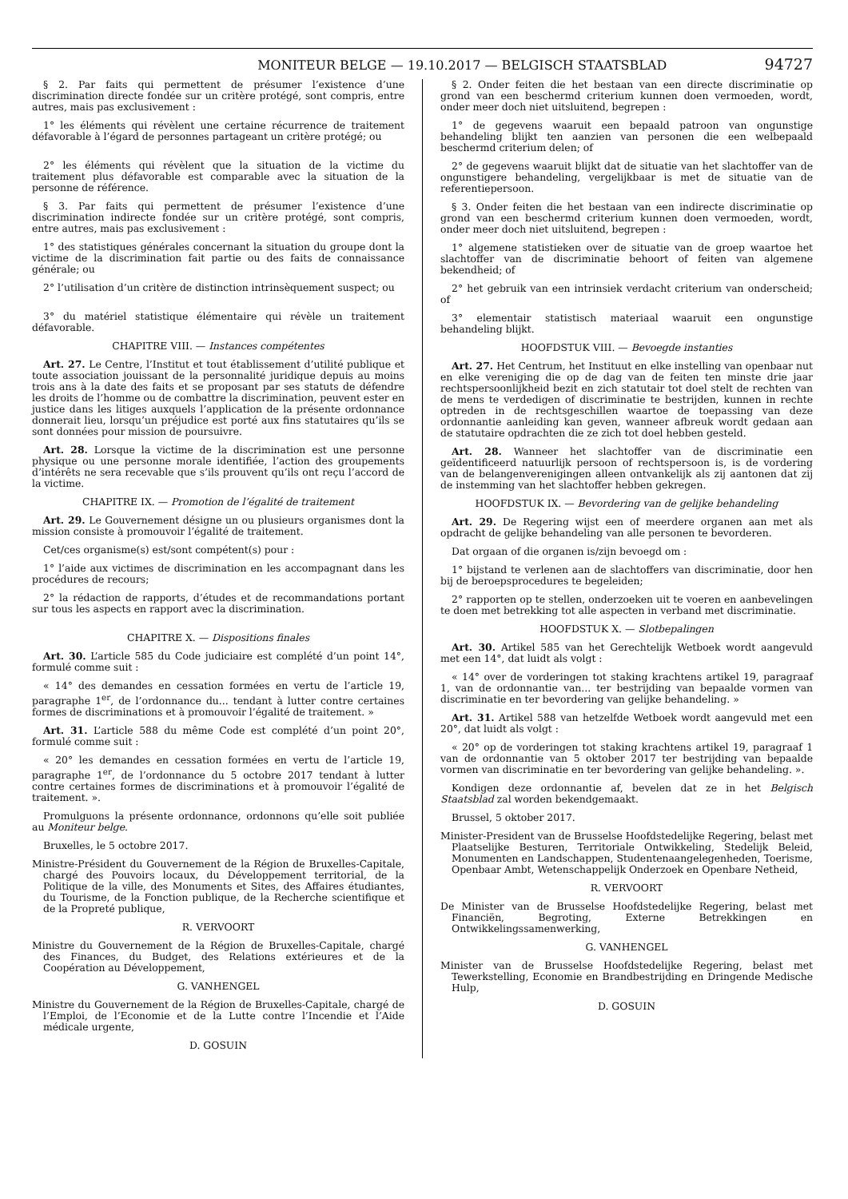MONITEUR BELGE — 19.10.2017 — BELGISCH STAATSBLAD 94727
§ 2. Par faits qui permettent de présumer l’existence d’une discrimination directe fondée sur un critère protégé, sont compris, entre autres, mais pas exclusivement :
1° les éléments qui révèlent une certaine récurrence de traitement défavorable à l’égard de personnes partageant un critère protégé; ou
2° les éléments qui révèlent que la situation de la victime du traitement plus défavorable est comparable avec la situation de la personne de référence.
§ 3. Par faits qui permettent de présumer l’existence d’une discrimination indirecte fondée sur un critère protégé, sont compris, entre autres, mais pas exclusivement :
1° des statistiques générales concernant la situation du groupe dont la victime de la discrimination fait partie ou des faits de connaissance générale; ou
2° l’utilisation d’un critère de distinction intrinsèquement suspect; ou
3° du matériel statistique élémentaire qui révèle un traitement défavorable.
CHAPITRE VIII. — Instances compétentes
Art. 27. Le Centre, l’Institut et tout établissement d’utilité publique et toute association jouissant de la personnalité juridique depuis au moins trois ans à la date des faits et se proposant par ses statuts de défendre les droits de l’homme ou de combattre la discrimination, peuvent ester en justice dans les litiges auxquels l’application de la présente ordonnance donnerait lieu, lorsqu’un préjudice est porté aux fins statutaires qu’ils se sont données pour mission de poursuivre.
Art. 28. Lorsque la victime de la discrimination est une personne physique ou une personne morale identifiée, l’action des groupements d’intérêts ne sera recevable que s’ils prouvent qu’ils ont reçu l’accord de la victime.
CHAPITRE IX. — Promotion de l’égalité de traitement
Art. 29. Le Gouvernement désigne un ou plusieurs organismes dont la mission consiste à promouvoir l’égalité de traitement.
Cet/ces organisme(s) est/sont compétent(s) pour :
1° l’aide aux victimes de discrimination en les accompagnant dans les procédures de recours;
2° la rédaction de rapports, d’études et de recommandations portant sur tous les aspects en rapport avec la discrimination.
CHAPITRE X. — Dispositions finales
Art. 30. L’article 585 du Code judiciaire est complété d’un point 14°, formulé comme suit :
« 14° des demandes en cessation formées en vertu de l’article 19, paragraphe 1<sup>er</sup>, de l’ordonnance du... tendant à lutter contre certaines formes de discriminations et à promouvoir l’égalité de traitement. »
Art. 31. L’article 588 du même Code est complété d’un point 20°, formulé comme suit :
« 20° les demandes en cessation formées en vertu de l’article 19, paragraphe 1<sup>er</sup>, de l’ordonnance du 5 octobre 2017 tendant à lutter contre certaines formes de discriminations et à promouvoir l’égalité de traitement. ».
Promulguons la présente ordonnance, ordonnons qu’elle soit publiée au Moniteur belge.
Bruxelles, le 5 octobre 2017.
Ministre-Président du Gouvernement de la Région de Bruxelles-Capitale, chargé des Pouvoirs locaux, du Développement territorial, de la Politique de la ville, des Monuments et Sites, des Affaires étudiantes, du Tourisme, de la Fonction publique, de la Recherche scientifique et de la Propreté publique,
R. VERVOORT
Ministre du Gouvernement de la Région de Bruxelles-Capitale, chargé des Finances, du Budget, des Relations extérieures et de la Coopération au Développement,
G. VANHENGEL
Ministre du Gouvernement de la Région de Bruxelles-Capitale, chargé de l’Emploi, de l’Economie et de la Lutte contre l’Incendie et l’Aide médicale urgente,
D. GOSUIN
§ 2. Onder feiten die het bestaan van een directe discriminatie op grond van een beschermd criterium kunnen doen vermoeden, wordt, onder meer doch niet uitsluitend, begrepen :
1° de gegevens waaruit een bepaald patroon van ongunstige behandeling blijkt ten aanzien van personen die een welbepaald beschermd criterium delen; of
2° de gegevens waaruit blijkt dat de situatie van het slachtoffer van de ongunstigere behandeling, vergelijkbaar is met de situatie van de referentiepersoon.
§ 3. Onder feiten die het bestaan van een indirecte discriminatie op grond van een beschermd criterium kunnen doen vermoeden, wordt, onder meer doch niet uitsluitend, begrepen :
1° algemene statistieken over de situatie van de groep waartoe het slachtoffer van de discriminatie behoort of feiten van algemene bekendheid; of
2° het gebruik van een intrinsiek verdacht criterium van onderscheid; of
3° elementair statistisch materiaal waaruit een ongunstige behandeling blijkt.
HOOFDSTUK VIII. — Bevoegde instanties
Art. 27. Het Centrum, het Instituut en elke instelling van openbaar nut en elke vereniging die op de dag van de feiten ten minste drie jaar rechtspersoonlijkheid bezit en zich statutair tot doel stelt de rechten van de mens te verdedigen of discriminatie te bestrijden, kunnen in rechte optreden in de rechtsgeschillen waartoe de toepassing van deze ordonnantie aanleiding kan geven, wanneer afbreuk wordt gedaan aan de statutaire opdrachten die ze zich tot doel hebben gesteld.
Art. 28. Wanneer het slachtoffer van de discriminatie een geïdentificeerd natuurlijk persoon of rechtspersoon is, is de vordering van de belangenverenigingen alleen ontvankelijk als zij aantonen dat zij de instemming van het slachtoffer hebben gekregen.
HOOFDSTUK IX. — Bevordering van de gelijke behandeling
Art. 29. De Regering wijst een of meerdere organen aan met als opdracht de gelijke behandeling van alle personen te bevorderen.
Dat orgaan of die organen is/zijn bevoegd om :
1° bijstand te verlenen aan de slachtoffers van discriminatie, door hen bij de beroepsprocedures te begeleiden;
2° rapporten op te stellen, onderzoeken uit te voeren en aanbevelingen te doen met betrekking tot alle aspecten in verband met discriminatie.
HOOFDSTUK X. — Slotbepalingen
Art. 30. Artikel 585 van het Gerechtelijk Wetboek wordt aangevuld met een 14°, dat luidt als volgt :
« 14° over de vorderingen tot staking krachtens artikel 19, paragraaf 1, van de ordonnantie van... ter bestrijding van bepaalde vormen van discriminatie en ter bevordering van gelijke behandeling. »
Art. 31. Artikel 588 van hetzelfde Wetboek wordt aangevuld met een 20°, dat luidt als volgt :
« 20° op de vorderingen tot staking krachtens artikel 19, paragraaf 1 van de ordonnantie van 5 oktober 2017 ter bestrijding van bepaalde vormen van discriminatie en ter bevordering van gelijke behandeling. ».
Kondigen deze ordonnantie af, bevelen dat ze in het Belgisch Staatsblad zal worden bekendgemaakt.
Brussel, 5 oktober 2017.
Minister-President van de Brusselse Hoofdstedelijke Regering, belast met Plaatselijke Besturen, Territoriale Ontwikkeling, Stedelijk Beleid, Monumenten en Landschappen, Studentenaangelegenheden, Toerisme, Openbaar Ambt, Wetenschappelijk Onderzoek en Openbare Netheid,
R. VERVOORT
De Minister van de Brusselse Hoofdstedelijke Regering, belast met Financiën, Begroting, Externe Betrekkingen en Ontwikkelingssamenwerking,
G. VANHENGEL
Minister van de Brusselse Hoofdstedelijke Regering, belast met Tewerkstelling, Economie en Brandbestrijding en Dringende Medische Hulp,
D. GOSUIN